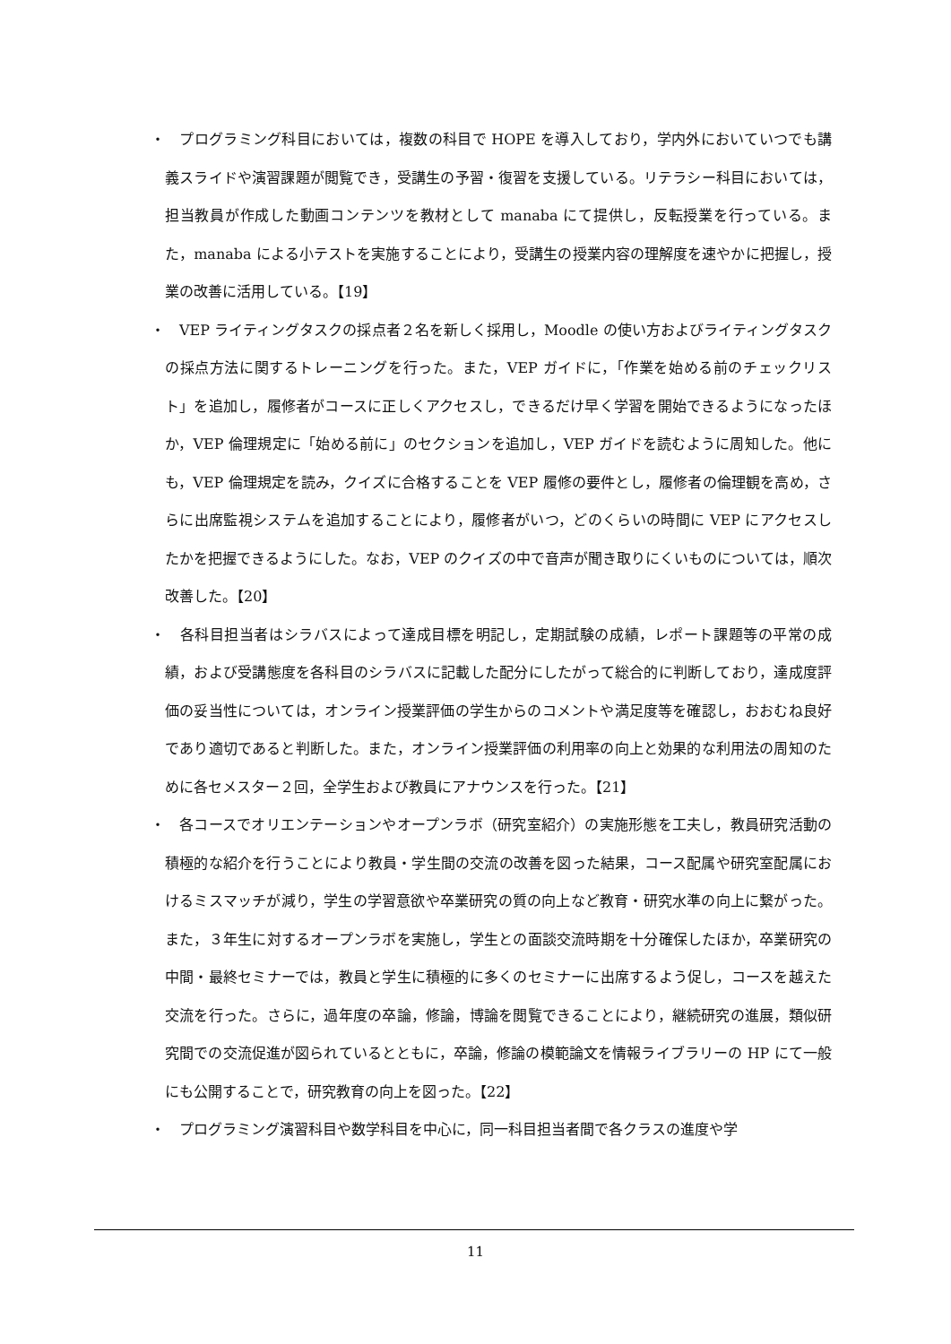・　プログラミング科目においては，複数の科目で HOPE を導入しており，学内外においていつでも講義スライドや演習課題が閲覧でき，受講生の予習・復習を支援している。リテラシー科目においては，担当教員が作成した動画コンテンツを教材として manaba にて提供し，反転授業を行っている。また，manaba による小テストを実施することにより，受講生の授業内容の理解度を速やかに把握し，授業の改善に活用している。【19】
・　VEP ライティングタスクの採点者２名を新しく採用し，Moodle の使い方およびライティングタスクの採点方法に関するトレーニングを行った。また，VEP ガイドに，「作業を始める前のチェックリスト」を追加し，履修者がコースに正しくアクセスし，できるだけ早く学習を開始できるようになったほか，VEP 倫理規定に「始める前に」のセクションを追加し，VEP ガイドを読むように周知した。他にも，VEP 倫理規定を読み，クイズに合格することを VEP 履修の要件とし，履修者の倫理観を高め，さらに出席監視システムを追加することにより，履修者がいつ，どのくらいの時間に VEP にアクセスしたかを把握できるようにした。なお，VEP のクイズの中で音声が聞き取りにくいものについては，順次改善した。【20】
・　各科目担当者はシラバスによって達成目標を明記し，定期試験の成績，レポート課題等の平常の成績，および受講態度を各科目のシラバスに記載した配分にしたがって総合的に判断しており，達成度評価の妥当性については，オンライン授業評価の学生からのコメントや満足度等を確認し，おおむね良好であり適切であると判断した。また，オンライン授業評価の利用率の向上と効果的な利用法の周知のために各セメスター２回，全学生および教員にアナウンスを行った。【21】
・　各コースでオリエンテーションやオープンラボ（研究室紹介）の実施形態を工夫し，教員研究活動の積極的な紹介を行うことにより教員・学生間の交流の改善を図った結果，コース配属や研究室配属におけるミスマッチが減り，学生の学習意欲や卒業研究の質の向上など教育・研究水準の向上に繋がった。また，３年生に対するオープンラボを実施し，学生との面談交流時期を十分確保したほか，卒業研究の中間・最終セミナーでは，教員と学生に積極的に多くのセミナーに出席するよう促し，コースを越えた交流を行った。さらに，過年度の卒論，修論，博論を閲覧できることにより，継続研究の進展，類似研究間での交流促進が図られているとともに，卒論，修論の模範論文を情報ライブラリーの HP にて一般にも公開することで，研究教育の向上を図った。【22】
・　プログラミング演習科目や数学科目を中心に，同一科目担当者間で各クラスの進度や学
11